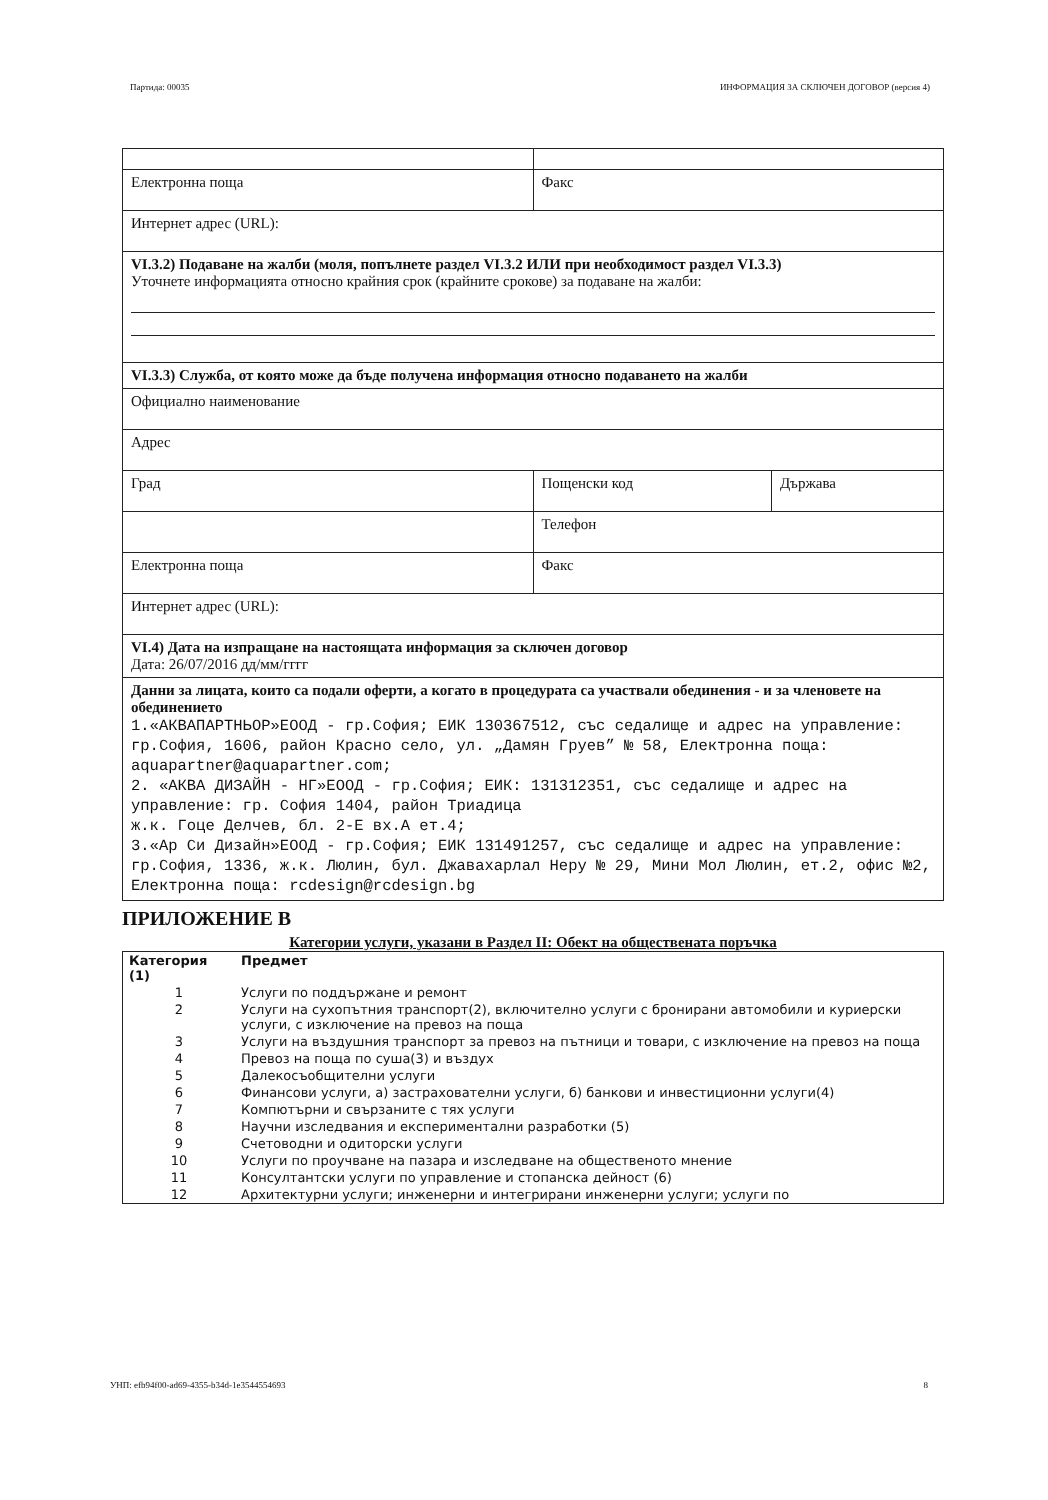Партида: 00035 ИНФОРМАЦИЯ ЗА СКЛЮЧЕН ДОГОВОР (версия 4)
| Електронна поща | Факс | |
| Интернет адрес (URL): | | |
| VI.3.2) Подаване на жалби (моля, попълнете раздел VI.3.2 ИЛИ при необходимост раздел VI.3.3) Уточнете информацията относно крайния срок (крайните срокове) за подаване на жалби: | | |
| VI.3.3) Служба, от която може да бъде получена информация относно подаването на жалби | | |
| Официално наименование | | |
| Адрес | | |
| Град | Пощенски код | Държава |
| | Телефон | |
| Електронна поща | Факс | |
| Интернет адрес (URL): | | |
| VI.4) Дата на изпращане на настоящата информация за сключен договор Дата: 26/07/2016 дд/мм/гггг | | |
| Данни за лицата, които са подали оферти, а когато в процедурата са участвали обединения - и за членовете на обединението 1.«АКВАПАРТНЬОР»ЕООД - гр.София; ЕИК 130367512, със седалище и адрес на управление: гр.София, 1606, район Красно село, ул. „Дамян Груев” № 58, Електронна поща: aquapartner@aquapartner.com; 2. «АКВА ДИЗАЙН - НГ»ЕООД - гр.София; ЕИК: 131312351, със седалище и адрес на управление: гр. София 1404, район Триадица ж.к. Гоце Делчев, бл. 2-Е вх.А ет.4; 3.«Ар Си Дизайн»ЕООД - гр.София; ЕИК 131491257, със седалище и адрес на управление: гр.София, 1336, ж.к. Люлин, бул. Джавахарлал Неру № 29, Мини Мол Люлин, ет.2, офис №2, Електронна поща: rcdesign@rcdesign.bg | | |
ПРИЛОЖЕНИЕ В
Категории услуги, указани в Раздел II: Обект на обществената поръчка
| Категория (1) | Предмет |
| --- | --- |
| 1 | Услуги по поддържане и ремонт |
| 2 | Услуги на сухопътния транспорт(2), включително услуги с бронирани автомобили и куриерски услуги, с изключение на превоз на поща |
| 3 | Услуги на въздушния транспорт за превоз на пътници и товари, с изключение на превоз на поща |
| 4 | Превоз на поща по суша(3) и въздух |
| 5 | Далекосъобщителни услуги |
| 6 | Финансови услуги, а) застрахователни услуги, б) банкови и инвестиционни услуги(4) |
| 7 | Компютърни и свързаните с тях услуги |
| 8 | Научни изследвания и експериментални разработки (5) |
| 9 | Счетоводни и одиторски услуги |
| 10 | Услуги по проучване на пазара и изследване на общественото мнение |
| 11 | Консултантски услуги по управление и стопанска дейност (6) |
| 12 | Архитектурни услуги; инженерни и интегрирани инженерни услуги; услуги по |
УНП: efb94f00-ad69-4355-b34d-1e3544554693 8